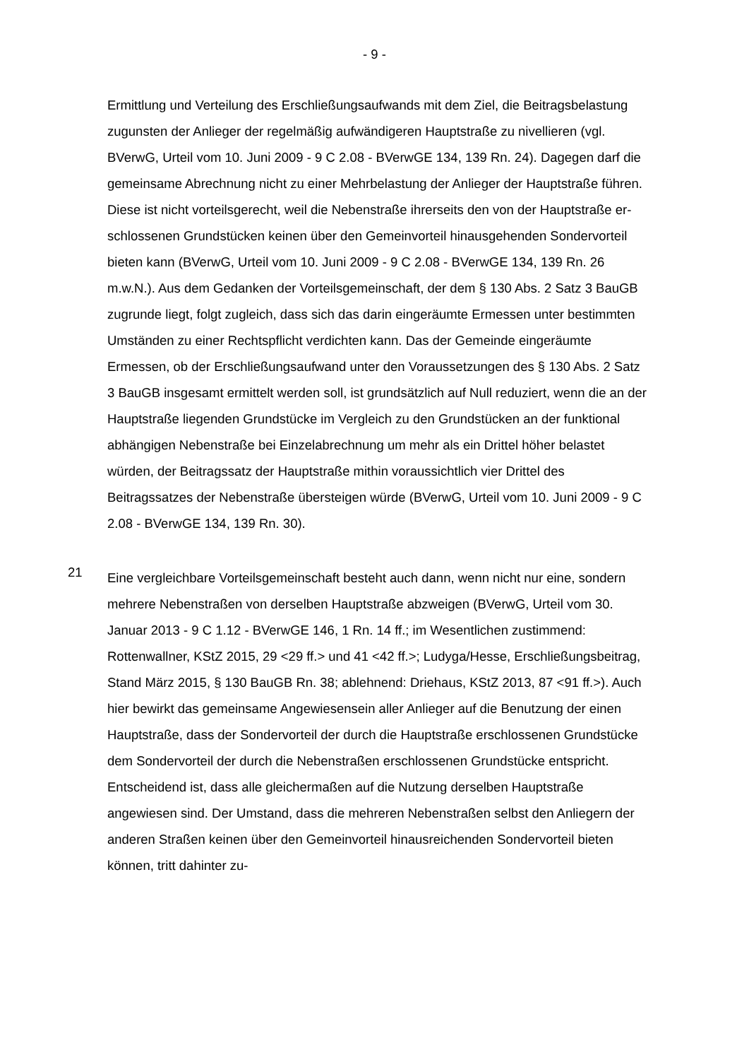- 9 -
Ermittlung und Verteilung des Erschließungsaufwands mit dem Ziel, die Bei­tragsbelastung zugunsten der Anlieger der regelmäßig aufwändigeren Haupt­straße zu nivellieren (vgl. BVerwG, Urteil vom 10. Juni 2009 - 9 C 2.08 - BVerwGE 134, 139 Rn. 24). Dagegen darf die gemeinsame Abrechnung nicht zu einer Mehrbelastung der Anlieger der Hauptstraße führen. Diese ist nicht vorteilsgerecht, weil die Nebenstraße ihrerseits den von der Hauptstraße er­schlossenen Grundstücken keinen über den Gemeinvorteil hinausgehenden Sondervorteil bieten kann (BVerwG, Urteil vom 10. Juni 2009 - 9 C 2.08 - BVerwGE 134, 139 Rn. 26 m.w.N.). Aus dem Gedanken der Vorteilsgemein­schaft, der dem § 130 Abs. 2 Satz 3 BauGB zugrunde liegt, folgt zugleich, dass sich das darin eingeräumte Ermessen unter bestimmten Umständen zu einer Rechtspflicht verdichten kann. Das der Gemeinde eingeräumte Ermessen, ob der Erschließungsaufwand unter den Voraussetzungen des § 130 Abs. 2 Satz 3 BauGB insgesamt ermittelt werden soll, ist grundsätzlich auf Null reduziert, wenn die an der Hauptstraße liegenden Grundstücke im Vergleich zu den Grundstücken an der funktional abhängigen Nebenstraße bei Einzelabrechnung um mehr als ein Drittel höher belastet würden, der Beitragssatz der Hauptstra­ße mithin voraussichtlich vier Drittel des Beitragssatzes der Nebenstraße über­steigen würde (BVerwG, Urteil vom 10. Juni 2009 - 9 C 2.08 - BVerwGE 134, 139 Rn. 30).
21
Eine vergleichbare Vorteilsgemeinschaft besteht auch dann, wenn nicht nur eine, sondern mehrere Nebenstraßen von derselben Hauptstraße abzweigen (BVerwG, Urteil vom 30. Januar 2013 - 9 C 1.12 - BVerwGE 146, 1 Rn. 14 ff.; im Wesentlichen zustimmend: Rottenwallner, KStZ 2015, 29 <29 ff.> und 41 <42 ff.>; Ludyga/Hesse, Erschließungsbeitrag, Stand März 2015, § 130 BauGB Rn. 38; ablehnend: Driehaus, KStZ 2013, 87 <91 ff.>). Auch hier bewirkt das gemeinsame Angewiesensein aller Anlieger auf die Benutzung der einen Hauptstraße, dass der Sondervorteil der durch die Hauptstraße erschlossenen Grundstücke dem Sondervorteil der durch die Nebenstraßen erschlossenen Grundstücke entspricht. Entscheidend ist, dass alle gleichermaßen auf die Nut­zung derselben Hauptstraße angewiesen sind. Der Umstand, dass die mehre­ren Nebenstraßen selbst den Anliegern der anderen Straßen keinen über den Gemeinvorteil hinausreichenden Sondervorteil bieten können, tritt dahinter zu-